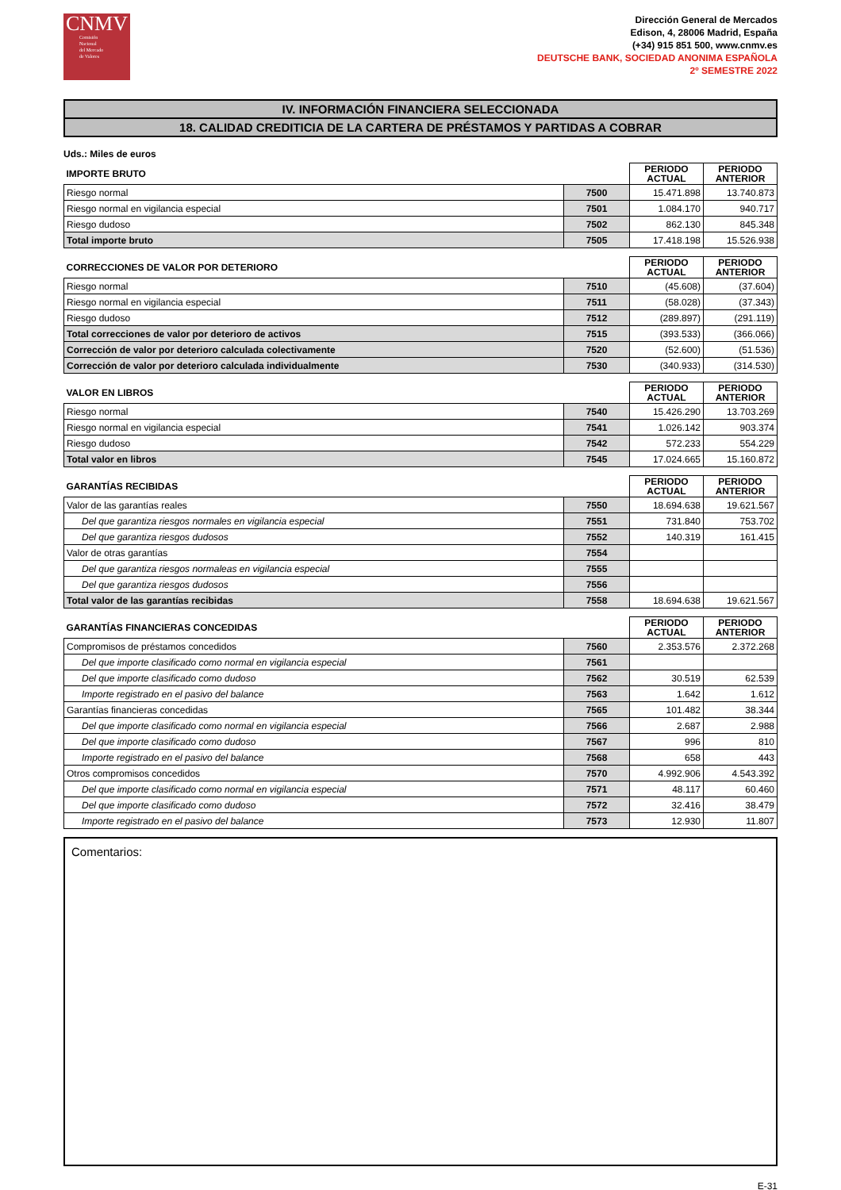CNMV
Comisión
Nacional
del Mercado
de Valores
Dirección General de Mercados
Edison, 4, 28006 Madrid, España
(+34) 915 851 500, www.cnmv.es
DEUTSCHE BANK, SOCIEDAD ANONIMA ESPAÑOLA
2º SEMESTRE 2022
IV. INFORMACIÓN FINANCIERA SELECCIONADA
18. CALIDAD CREDITICIA DE LA CARTERA DE PRÉSTAMOS Y PARTIDAS A COBRAR
Uds.: Miles de euros
| IMPORTE BRUTO | | PERIODO ACTUAL | PERIODO ANTERIOR |
| --- | --- | --- | --- |
| Riesgo normal | 7500 | 15.471.898 | 13.740.873 |
| Riesgo normal en vigilancia especial | 7501 | 1.084.170 | 940.717 |
| Riesgo dudoso | 7502 | 862.130 | 845.348 |
| Total importe bruto | 7505 | 17.418.198 | 15.526.938 |
| CORRECCIONES DE VALOR POR DETERIORO | | PERIODO ACTUAL | PERIODO ANTERIOR |
| --- | --- | --- | --- |
| Riesgo normal | 7510 | (45.608) | (37.604) |
| Riesgo normal en vigilancia especial | 7511 | (58.028) | (37.343) |
| Riesgo dudoso | 7512 | (289.897) | (291.119) |
| Total correcciones de valor por deterioro de activos | 7515 | (393.533) | (366.066) |
| Corrección de valor por deterioro calculada colectivamente | 7520 | (52.600) | (51.536) |
| Corrección de valor por deterioro calculada individualmente | 7530 | (340.933) | (314.530) |
| VALOR EN LIBROS | | PERIODO ACTUAL | PERIODO ANTERIOR |
| --- | --- | --- | --- |
| Riesgo normal | 7540 | 15.426.290 | 13.703.269 |
| Riesgo normal en vigilancia especial | 7541 | 1.026.142 | 903.374 |
| Riesgo dudoso | 7542 | 572.233 | 554.229 |
| Total valor en libros | 7545 | 17.024.665 | 15.160.872 |
| GARANTÍAS RECIBIDAS | | PERIODO ACTUAL | PERIODO ANTERIOR |
| --- | --- | --- | --- |
| Valor de las garantías reales | 7550 | 18.694.638 | 19.621.567 |
| Del que garantiza riesgos normales en vigilancia especial | 7551 | 731.840 | 753.702 |
| Del que garantiza riesgos dudosos | 7552 | 140.319 | 161.415 |
| Valor de otras garantías | 7554 | | |
| Del que garantiza riesgos normaleas en vigilancia especial | 7555 | | |
| Del que garantiza riesgos dudosos | 7556 | | |
| Total valor de las garantías recibidas | 7558 | 18.694.638 | 19.621.567 |
| GARANTÍAS FINANCIERAS CONCEDIDAS | | PERIODO ACTUAL | PERIODO ANTERIOR |
| --- | --- | --- | --- |
| Compromisos de préstamos concedidos | 7560 | 2.353.576 | 2.372.268 |
| Del que importe clasificado como normal en vigilancia especial | 7561 | | |
| Del que importe clasificado como dudoso | 7562 | 30.519 | 62.539 |
| Importe registrado en el pasivo del balance | 7563 | 1.642 | 1.612 |
| Garantías financieras concedidas | 7565 | 101.482 | 38.344 |
| Del que importe clasificado como normal en vigilancia especial | 7566 | 2.687 | 2.988 |
| Del que importe clasificado como dudoso | 7567 | 996 | 810 |
| Importe registrado en el pasivo del balance | 7568 | 658 | 443 |
| Otros compromisos concedidos | 7570 | 4.992.906 | 4.543.392 |
| Del que importe clasificado como normal en vigilancia especial | 7571 | 48.117 | 60.460 |
| Del que importe clasificado como dudoso | 7572 | 32.416 | 38.479 |
| Importe registrado en el pasivo del balance | 7573 | 12.930 | 11.807 |
Comentarios:
E-31